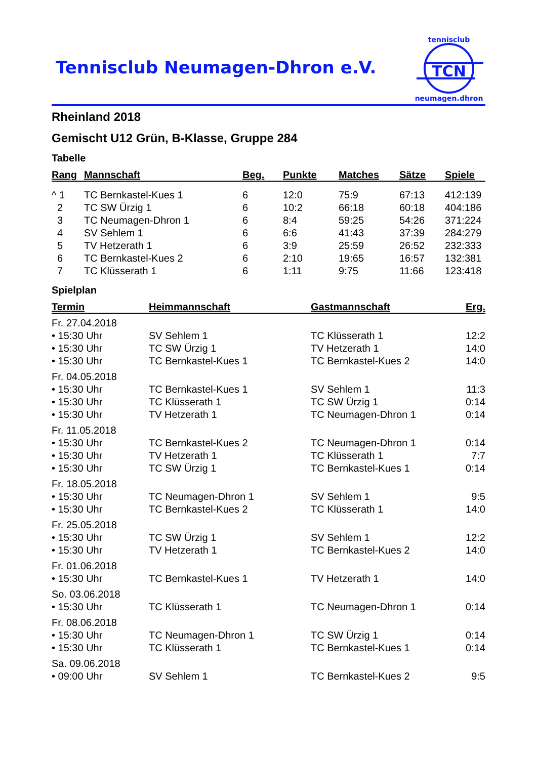Tennisclub Neumagen-Dhron e.V.
TCN
tennisclub
neumagen.dhron
Rheinland 2018
Gemischt U12 Grün, B-Klasse, Gruppe 284
Tabelle
| Rang | Mannschaft | Beg. | Punkte | Matches | Sätze | Spiele |
| --- | --- | --- | --- | --- | --- | --- |
| ^ 1 | TC Bernkastel-Kues 1 | 6 | 12:0 | 75:9 | 67:13 | 412:139 |
| 2 | TC SW Ürzig 1 | 6 | 10:2 | 66:18 | 60:18 | 404:186 |
| 3 | TC Neumagen-Dhron 1 | 6 | 8:4 | 59:25 | 54:26 | 371:224 |
| 4 | SV Sehlem 1 | 6 | 6:6 | 41:43 | 37:39 | 284:279 |
| 5 | TV Hetzerath 1 | 6 | 3:9 | 25:59 | 26:52 | 232:333 |
| 6 | TC Bernkastel-Kues 2 | 6 | 2:10 | 19:65 | 16:57 | 132:381 |
| 7 | TC Klüsserath 1 | 6 | 1:11 | 9:75 | 11:66 | 123:418 |
Spielplan
| Termin | Heimmannschaft | Gastmannschaft | Erg. |
| --- | --- | --- | --- |
| Fr. 27.04.2018 | | | |
| • 15:30 Uhr | SV Sehlem 1 | TC Klüsserath 1 | 12:2 |
| • 15:30 Uhr | TC SW Ürzig 1 | TV Hetzerath 1 | 14:0 |
| • 15:30 Uhr | TC Bernkastel-Kues 1 | TC Bernkastel-Kues 2 | 14:0 |
| Fr. 04.05.2018 | | | |
| • 15:30 Uhr | TC Bernkastel-Kues 1 | SV Sehlem 1 | 11:3 |
| • 15:30 Uhr | TC Klüsserath 1 | TC SW Ürzig 1 | 0:14 |
| • 15:30 Uhr | TV Hetzerath 1 | TC Neumagen-Dhron 1 | 0:14 |
| Fr. 11.05.2018 | | | |
| • 15:30 Uhr | TC Bernkastel-Kues 2 | TC Neumagen-Dhron 1 | 0:14 |
| • 15:30 Uhr | TV Hetzerath 1 | TC Klüsserath 1 | 7:7 |
| • 15:30 Uhr | TC SW Ürzig 1 | TC Bernkastel-Kues 1 | 0:14 |
| Fr. 18.05.2018 | | | |
| • 15:30 Uhr | TC Neumagen-Dhron 1 | SV Sehlem 1 | 9:5 |
| • 15:30 Uhr | TC Bernkastel-Kues 2 | TC Klüsserath 1 | 14:0 |
| Fr. 25.05.2018 | | | |
| • 15:30 Uhr | TC SW Ürzig 1 | SV Sehlem 1 | 12:2 |
| • 15:30 Uhr | TV Hetzerath 1 | TC Bernkastel-Kues 2 | 14:0 |
| Fr. 01.06.2018 | | | |
| • 15:30 Uhr | TC Bernkastel-Kues 1 | TV Hetzerath 1 | 14:0 |
| So. 03.06.2018 | | | |
| • 15:30 Uhr | TC Klüsserath 1 | TC Neumagen-Dhron 1 | 0:14 |
| Fr. 08.06.2018 | | | |
| • 15:30 Uhr | TC Neumagen-Dhron 1 | TC SW Ürzig 1 | 0:14 |
| • 15:30 Uhr | TC Klüsserath 1 | TC Bernkastel-Kues 1 | 0:14 |
| Sa. 09.06.2018 | | | |
| • 09:00 Uhr | SV Sehlem 1 | TC Bernkastel-Kues 2 | 9:5 |